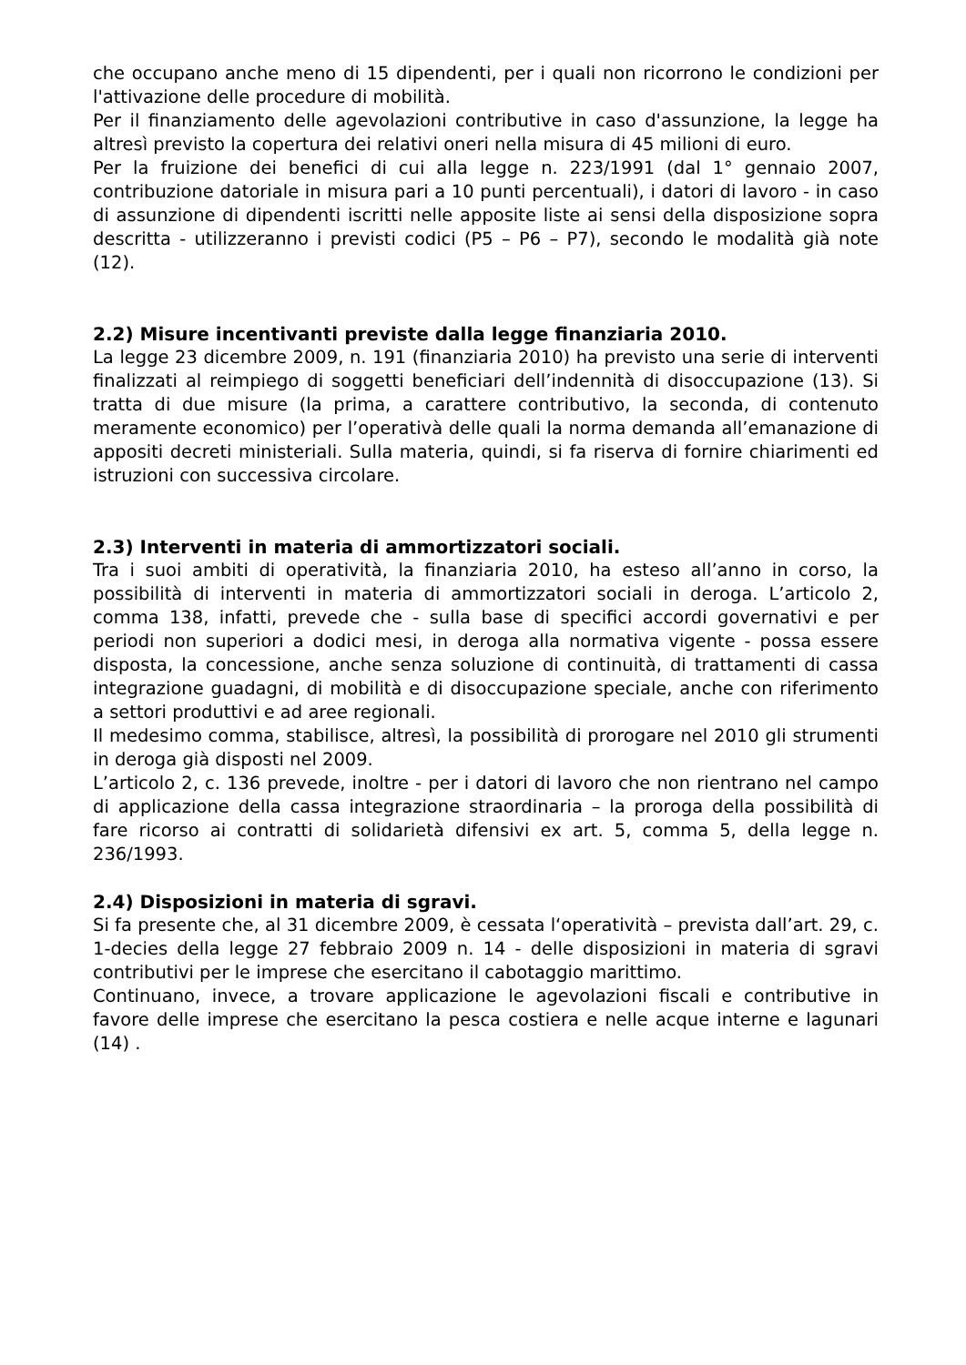che occupano anche meno di 15 dipendenti, per i quali non ricorrono le condizioni per l'attivazione delle procedure di mobilità.
Per il finanziamento delle agevolazioni contributive in caso d'assunzione, la legge ha altresì previsto la copertura dei relativi oneri nella misura di 45 milioni di euro.
Per la fruizione dei benefici di cui alla legge n. 223/1991 (dal 1° gennaio 2007, contribuzione datoriale in misura pari a 10 punti percentuali), i datori di lavoro - in caso di assunzione di dipendenti iscritti nelle apposite liste ai sensi della disposizione sopra descritta - utilizzeranno i previsti codici (P5 – P6 – P7), secondo le modalità già note (12).
2.2) Misure incentivanti previste dalla legge finanziaria 2010.
La legge 23 dicembre 2009, n. 191 (finanziaria 2010) ha previsto una serie di interventi finalizzati al reimpiego di soggetti beneficiari dell’indennità di disoccupazione (13). Si tratta di due misure (la prima, a carattere contributivo, la seconda, di contenuto meramente economico) per l’operativà delle quali la norma demanda all’emanazione di appositi decreti ministeriali. Sulla materia, quindi, si fa riserva di fornire chiarimenti ed istruzioni con successiva circolare.
2.3) Interventi in materia di ammortizzatori sociali.
Tra i suoi ambiti di operatività, la finanziaria 2010, ha esteso all’anno in corso, la possibilità di interventi in materia di ammortizzatori sociali in deroga. L’articolo 2, comma 138, infatti, prevede che - sulla base di specifici accordi governativi e per periodi non superiori a dodici mesi, in deroga alla normativa vigente - possa essere disposta, la concessione, anche senza soluzione di continuità, di trattamenti di cassa integrazione guadagni, di mobilità e di disoccupazione speciale, anche con riferimento a settori produttivi e ad aree regionali.
Il medesimo comma, stabilisce, altresì, la possibilità di prorogare nel 2010 gli strumenti in deroga già disposti nel 2009.
L’articolo 2, c. 136 prevede, inoltre - per i datori di lavoro che non rientrano nel campo di applicazione della cassa integrazione straordinaria – la proroga della possibilità di fare ricorso ai contratti di solidarietà difensivi ex art. 5, comma 5, della legge n. 236/1993.
2.4) Disposizioni in materia di sgravi.
Si fa presente che, al 31 dicembre 2009, è cessata l‘operatività – prevista dall’art. 29, c. 1-decies della legge 27 febbraio 2009 n. 14 - delle disposizioni in materia di sgravi contributivi per le imprese che esercitano il cabotaggio marittimo.
Continuano, invece, a trovare applicazione le agevolazioni fiscali e contributive in favore delle imprese che esercitano la pesca costiera e nelle acque interne e lagunari (14) .